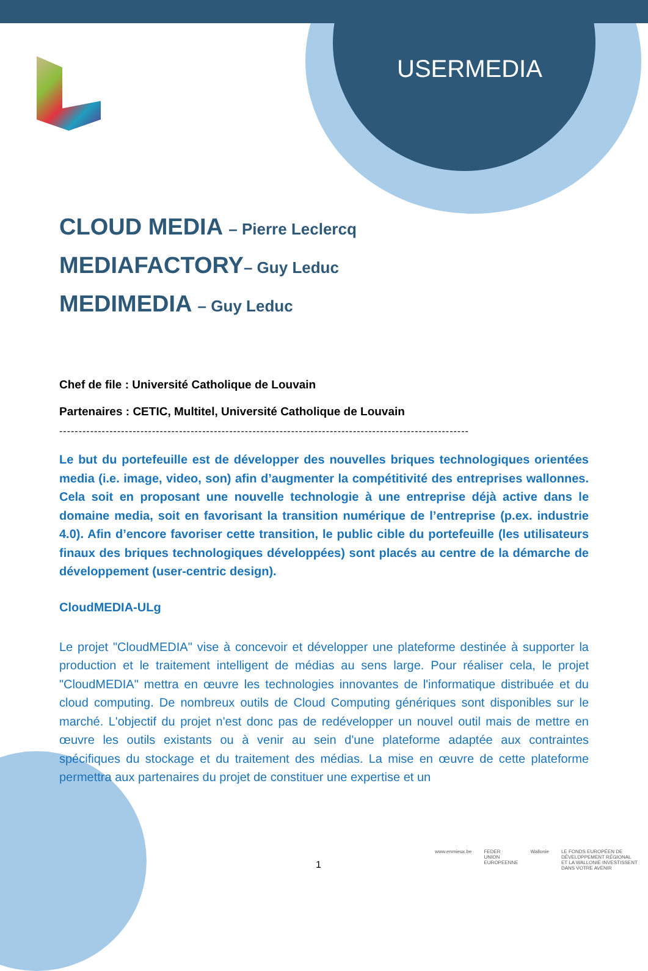USERMEDIA
CLOUD MEDIA – Pierre Leclercq
MEDIAFACTORY– Guy Leduc
MEDIMEDIA – Guy Leduc
Chef de file : Université Catholique de Louvain
Partenaires : CETIC, Multitel, Université Catholique de Louvain
----------------------------------------------------------------------------------------------------------
Le but du portefeuille est de développer des nouvelles briques technologiques orientées media (i.e. image, video, son) afin d’augmenter la compétitivité des entreprises wallonnes. Cela soit en proposant une nouvelle technologie à une entreprise déjà active dans le domaine media, soit en favorisant la transition numérique de l’entreprise (p.ex. industrie 4.0). Afin d’encore favoriser cette transition, le public cible du portefeuille (les utilisateurs finaux des briques technologiques développées) sont placés au centre de la démarche de développement (user-centric design).
CloudMEDIA-ULg
Le projet "CloudMEDIA" vise à concevoir et développer une plateforme destinée à supporter la production et le traitement intelligent de médias au sens large. Pour réaliser cela, le projet "CloudMEDIA" mettra en œuvre les technologies innovantes de l'informatique distribuée et du cloud computing. De nombreux outils de Cloud Computing génériques sont disponibles sur le marché. L'objectif du projet n'est donc pas de redévelopper un nouvel outil mais de mettre en œuvre les outils existants ou à venir au sein d'une plateforme adaptée aux contraintes spécifiques du stockage et du traitement des médias. La mise en œuvre de cette plateforme permettra aux partenaires du projet de constituer une expertise et un
1
www.enmieux.be FEDER
UNION EUROPEENNE
Wallonie LE FONDS EUROPÉEN DE DÉVELOPPEMENT RÉGIONAL
ET LA WALLONIE INVESTISSENT DANS VOTRE AVENIR